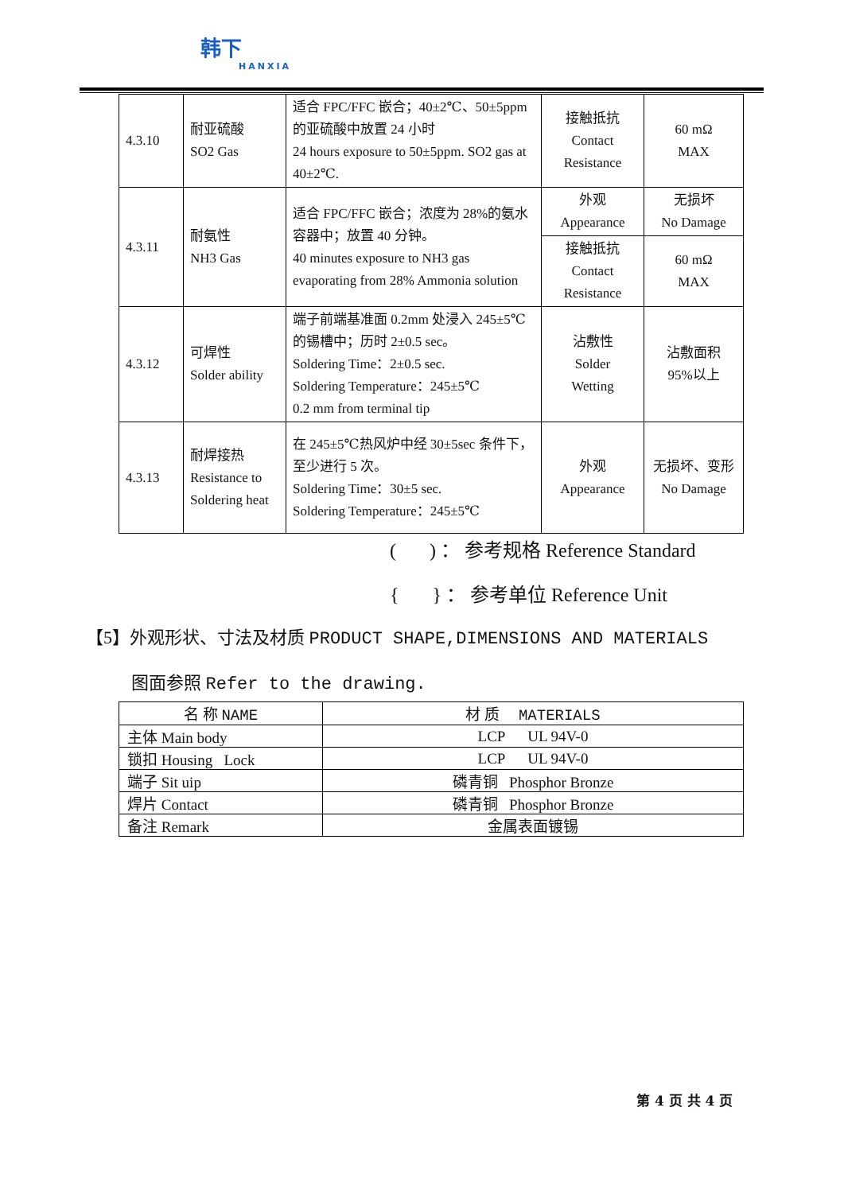韩下
HANXIA
| 4.3.10 | 耐亚硫酸 SO2 Gas | 适合 FPC/FFC 嵌合；40±2℃、50±5ppm 的亚硫酸中放置 24 小时 24 hours exposure to 50±5ppm. SO2 gas at 40±2℃. | 接触抵抗 Contact Resistance | 60 mΩ MAX |
| 4.3.11 | 耐氨性 NH3 Gas | 适合 FPC/FFC 嵌合；浓度为 28%的氨水容器中；放置 40 分钟。 40 minutes exposure to NH3 gas evaporating from 28% Ammonia solution | 外观 Appearance | 无损坏 No Damage |
| | | | 接触抵抗 Contact Resistance | 60 mΩ MAX |
| 4.3.12 | 可焊性 Solder ability | 端子前端基准面 0.2mm 处浸入 245±5℃的锡槽中；历时 2±0.5 sec。 Soldering Time：2±0.5 sec. Soldering Temperature：245±5℃ 0.2 mm from terminal tip | 沾敷性 Solder Wetting | 沾敷面积 95%以上 |
| 4.3.13 | 耐焊接热 Resistance to Soldering heat | 在 245±5℃热风炉中经 30±5sec 条件下，至少进行 5 次。 Soldering Time：30±5 sec. Soldering Temperature：245±5℃ | 外观 Appearance | 无损坏、变形 No Damage |
( ) ： 参考规格 Reference Standard
{ } ： 参考单位 Reference Unit
【5】外观形状、寸法及材质 PRODUCT SHAPE,DIMENSIONS AND MATERIALS
图面参照 Refer to the drawing.
| 名 称 NAME | 材 质 MATERIALS |
| --- | --- |
| 主体 Main body | LCP UL 94V-0 |
| 锁扣 Housing Lock | LCP UL 94V-0 |
| 端子 Sit uip | 磷青铜 Phosphor Bronze |
| 焊片 Contact | 磷青铜 Phosphor Bronze |
| 备注 Remark | 金属表面镀锡 |
第 4 页 共 4 页